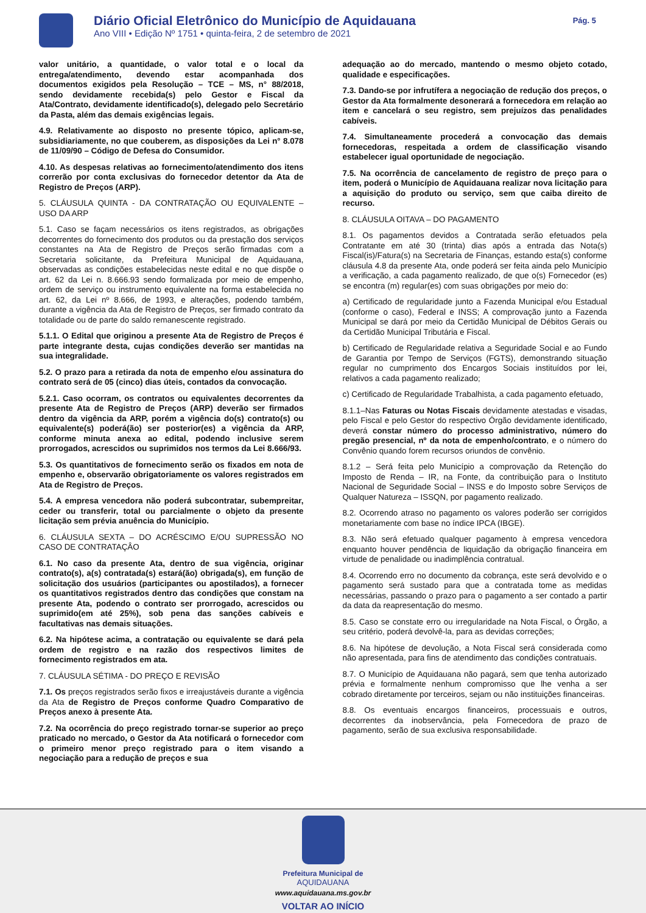Diário Oficial Eletrônico do Município de Aquidauana
Ano VIII • Edição Nº 1751 • quinta-feira, 2 de setembro de 2021
Pág. 5
valor unitário, a quantidade, o valor total e o local da entrega/atendimento, devendo estar acompanhada dos documentos exigidos pela Resolução – TCE – MS, n° 88/2018, sendo devidamente recebida(s) pelo Gestor e Fiscal da Ata/Contrato, devidamente identificado(s), delegado pelo Secretário da Pasta, além das demais exigências legais.
4.9. Relativamente ao disposto no presente tópico, aplicam-se, subsidiariamente, no que couberem, as disposições da Lei n° 8.078 de 11/09/90 – Código de Defesa do Consumidor.
4.10. As despesas relativas ao fornecimento/atendimento dos itens correrão por conta exclusivas do fornecedor detentor da Ata de Registro de Preços (ARP).
5. CLÁUSULA QUINTA - DA CONTRATAÇÃO OU EQUIVALENTE – USO DA ARP
5.1. Caso se façam necessários os itens registrados, as obrigações decorrentes do fornecimento dos produtos ou da prestação dos serviços constantes na Ata de Registro de Preços serão firmadas com a Secretaria solicitante, da Prefeitura Municipal de Aquidauana, observadas as condições estabelecidas neste edital e no que dispõe o art. 62 da Lei n. 8.666.93 sendo formalizada por meio de empenho, ordem de serviço ou instrumento equivalente na forma estabelecida no art. 62, da Lei nº 8.666, de 1993, e alterações, podendo também, durante a vigência da Ata de Registro de Preços, ser firmado contrato da totalidade ou de parte do saldo remanescente registrado.
5.1.1. O Edital que originou a presente Ata de Registro de Preços é parte integrante desta, cujas condições deverão ser mantidas na sua integralidade.
5.2. O prazo para a retirada da nota de empenho e/ou assinatura do contrato será de 05 (cinco) dias úteis, contados da convocação.
5.2.1. Caso ocorram, os contratos ou equivalentes decorrentes da presente Ata de Registro de Preços (ARP) deverão ser firmados dentro da vigência da ARP, porém a vigência do(s) contrato(s) ou equivalente(s) poderá(ão) ser posterior(es) a vigência da ARP, conforme minuta anexa ao edital, podendo inclusive serem prorrogados, acrescidos ou suprimidos nos termos da Lei 8.666/93.
5.3. Os quantitativos de fornecimento serão os fixados em nota de empenho e, observarão obrigatoriamente os valores registrados em Ata de Registro de Preços.
5.4. A empresa vencedora não poderá subcontratar, subempreitar, ceder ou transferir, total ou parcialmente o objeto da presente licitação sem prévia anuência do Município.
6. CLÁUSULA SEXTA – DO ACRÉSCIMO E/OU SUPRESSÃO NO CASO DE CONTRATAÇÂO
6.1. No caso da presente Ata, dentro de sua vigência, originar contrato(s), a(s) contratada(s) estará(ão) obrigada(s), em função de solicitação dos usuários (participantes ou apostilados), a fornecer os quantitativos registrados dentro das condições que constam na presente Ata, podendo o contrato ser prorrogado, acrescidos ou suprimido(em até 25%), sob pena das sanções cabíveis e facultativas nas demais situações.
6.2. Na hipótese acima, a contratação ou equivalente se dará pela ordem de registro e na razão dos respectivos limites de fornecimento registrados em ata.
7. CLÁUSULA SÉTIMA - DO PREÇO E REVISÃO
7.1. Os preços registrados serão fixos e irreajustáveis durante a vigência da Ata de Registro de Preços conforme Quadro Comparativo de Preços anexo à presente Ata.
7.2. Na ocorrência do preço registrado tornar-se superior ao preço praticado no mercado, o Gestor da Ata notificará o fornecedor com o primeiro menor preço registrado para o item visando a negociação para a redução de preços e sua
adequação ao do mercado, mantendo o mesmo objeto cotado, qualidade e especificações.
7.3. Dando-se por infrutífera a negociação de redução dos preços, o Gestor da Ata formalmente desonerará a fornecedora em relação ao item e cancelará o seu registro, sem prejuízos das penalidades cabíveis.
7.4. Simultaneamente procederá a convocação das demais fornecedoras, respeitada a ordem de classificação visando estabelecer igual oportunidade de negociação.
7.5. Na ocorrência de cancelamento de registro de preço para o item, poderá o Município de Aquidauana realizar nova licitação para a aquisição do produto ou serviço, sem que caiba direito de recurso.
8. CLÁUSULA OITAVA – DO PAGAMENTO
8.1. Os pagamentos devidos a Contratada serão efetuados pela Contratante em até 30 (trinta) dias após a entrada das Nota(s) Fiscal(is)/Fatura(s) na Secretaria de Finanças, estando esta(s) conforme cláusula 4.8 da presente Ata, onde poderá ser feita ainda pelo Município a verificação, a cada pagamento realizado, de que o(s) Fornecedor (es) se encontra (m) regular(es) com suas obrigações por meio do:
a) Certificado de regularidade junto a Fazenda Municipal e/ou Estadual (conforme o caso), Federal e INSS; A comprovação junto a Fazenda Municipal se dará por meio da Certidão Municipal de Débitos Gerais ou da Certidão Municipal Tributária e Fiscal.
b) Certificado de Regularidade relativa a Seguridade Social e ao Fundo de Garantia por Tempo de Serviços (FGTS), demonstrando situação regular no cumprimento dos Encargos Sociais instituídos por lei, relativos a cada pagamento realizado;
c) Certificado de Regularidade Trabalhista, a cada pagamento efetuado,
8.1.1–Nas Faturas ou Notas Fiscais devidamente atestadas e visadas, pelo Fiscal e pelo Gestor do respectivo Órgão devidamente identificado, deverá constar número do processo administrativo, número do pregão presencial, nº da nota de empenho/contrato, e o número do Convênio quando forem recursos oriundos de convênio.
8.1.2 – Será feita pelo Município a comprovação da Retenção do Imposto de Renda – IR, na Fonte, da contribuição para o Instituto Nacional de Seguridade Social – INSS e do Imposto sobre Serviços de Qualquer Natureza – ISSQN, por pagamento realizado.
8.2. Ocorrendo atraso no pagamento os valores poderão ser corrigidos monetariamente com base no índice IPCA (IBGE).
8.3. Não será efetuado qualquer pagamento à empresa vencedora enquanto houver pendência de liquidação da obrigação financeira em virtude de penalidade ou inadimplência contratual.
8.4. Ocorrendo erro no documento da cobrança, este será devolvido e o pagamento será sustado para que a contratada tome as medidas necessárias, passando o prazo para o pagamento a ser contado a partir da data da reapresentação do mesmo.
8.5. Caso se constate erro ou irregularidade na Nota Fiscal, o Órgão, a seu critério, poderá devolvê-la, para as devidas correções;
8.6. Na hipótese de devolução, a Nota Fiscal será considerada como não apresentada, para fins de atendimento das condições contratuais.
8.7. O Município de Aquidauana não pagará, sem que tenha autorizado prévia e formalmente nenhum compromisso que lhe venha a ser cobrado diretamente por terceiros, sejam ou não instituições financeiras.
8.8. Os eventuais encargos financeiros, processuais e outros, decorrentes da inobservância, pela Fornecedora de prazo de pagamento, serão de sua exclusiva responsabilidade.
Prefeitura Municipal de
AQUIDAUANA
www.aquidauana.ms.gov.br
VOLTAR AO INÍCIO